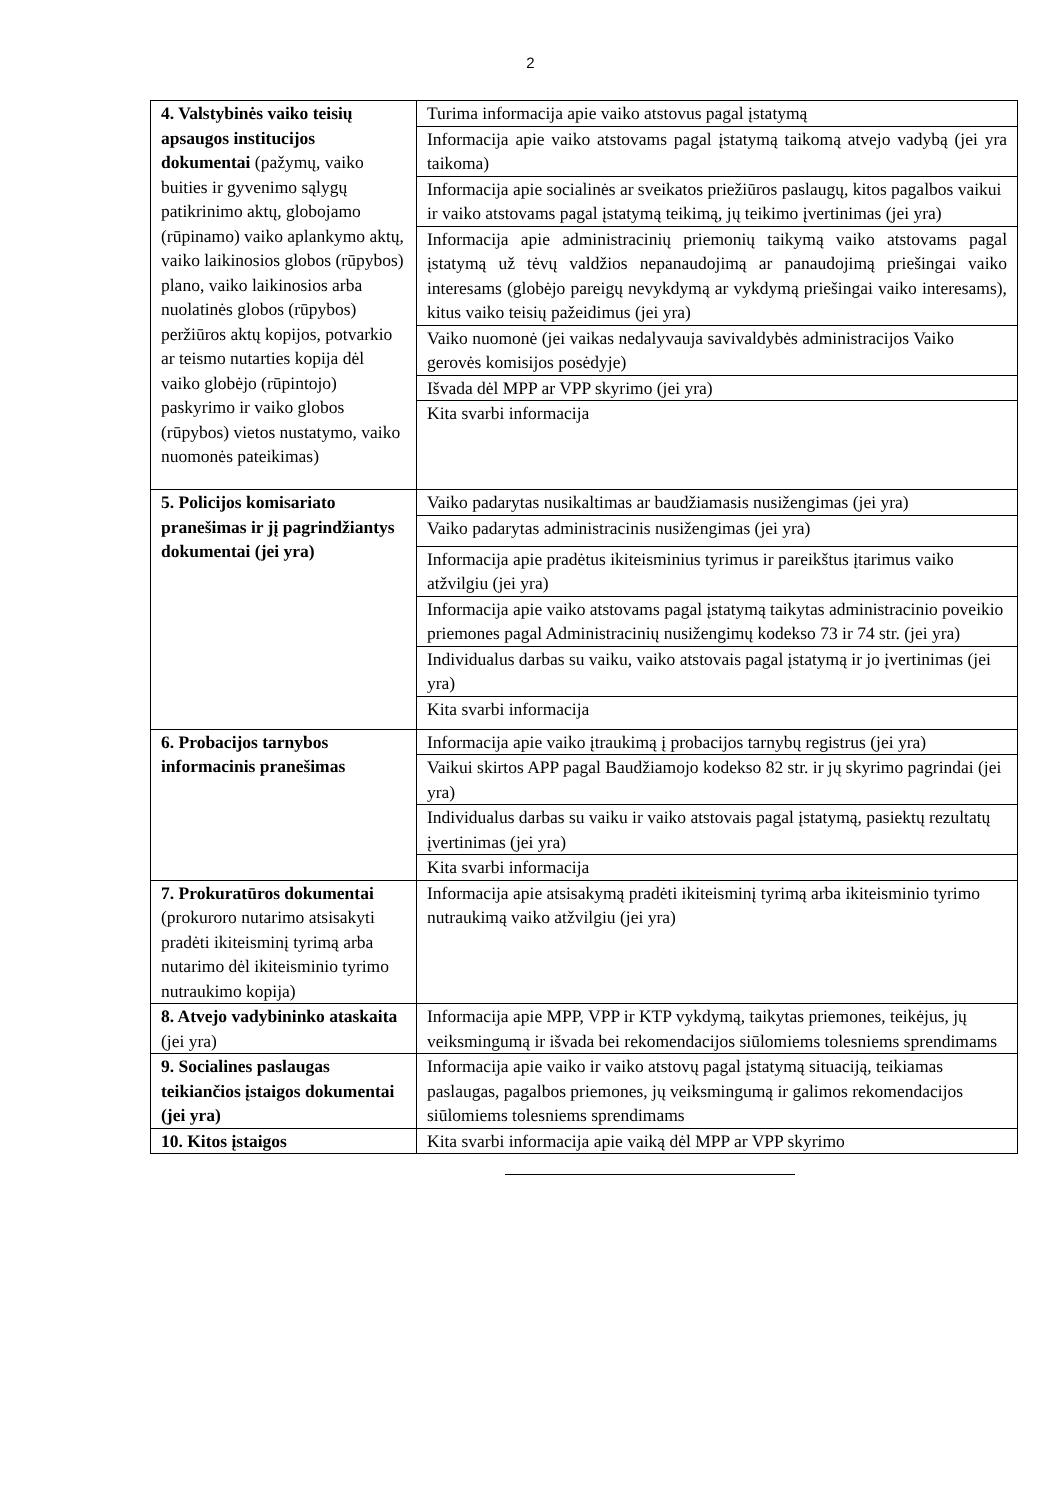2
| 4. Valstybinės vaiko teisių apsaugos institucijos dokumentai (pažymų, vaiko buities ir gyvenimo sąlygų patikrinimo aktų, globojamo (rūpinamo) vaiko aplankymo aktų, vaiko laikinosios globos (rūpybos) plano, vaiko laikinosios arba nuolatinės globos (rūpybos) peržiūros aktų kopijos, potvarkio ar teismo nutarties kopija dėl vaiko globėjo (rūpintojo) paskyrimo ir vaiko globos (rūpybos) vietos nustatymo, vaiko nuomonės pateikimas) | Turima informacija apie vaiko atstovus pagal įstatymą |
| | Informacija apie vaiko atstovams pagal įstatymą taikomą atvejo vadybą (jei yra taikoma) |
| | Informacija apie socialinės ar sveikatos priežiūros paslaugų, kitos pagalbos vaikui ir vaiko atstovams pagal įstatymą teikimą, jų teikimo įvertinimas (jei yra) |
| | Informacija apie administracinių priemonių taikymą vaiko atstovams pagal įstatymą už tėvų valdžios nepanaudojimą ar panaudojimą priešingai vaiko interesams (globėjo pareigų nevykdymą ar vykdymą priešingai vaiko interesams), kitus vaiko teisių pažeidimus (jei yra) |
| | Vaiko nuomonė (jei vaikas nedalyvauja savivaldybės administracijos Vaiko gerovės komisijos posėdyje) |
| | Išvada dėl MPP ar VPP skyrimo (jei yra) |
| | Kita svarbi informacija |
| 5. Policijos komisariato pranešimas ir jį pagrindžiantys dokumentai (jei yra) | Vaiko padarytas nusikaltimas ar baudžiamasis nusižengimas (jei yra) |
| | Vaiko padarytas administracinis nusižengimas (jei yra) |
| | Informacija apie pradėtus ikiteisminius tyrimus ir pareikštus įtarimus vaiko atžvilgiu (jei yra) |
| | Informacija apie vaiko atstovams pagal įstatymą taikytas administracinio poveikio priemones pagal Administracinių nusižengimų kodekso 73 ir 74 str. (jei yra) |
| | Individualus darbas su vaiku, vaiko atstovais pagal įstatymą ir jo įvertinimas (jei yra) |
| | Kita svarbi informacija |
| 6. Probacijos tarnybos informacinis pranešimas | Informacija apie vaiko įtraukimą į probacijos tarnybų registrus (jei yra) |
| | Vaikui skirtos APP pagal Baudžiamojo kodekso 82 str. ir jų skyrimo pagrindai (jei yra) |
| | Individualus darbas su vaiku ir vaiko atstovais pagal įstatymą, pasiektų rezultatų įvertinimas (jei yra) |
| | Kita svarbi informacija |
| 7. Prokuratūros dokumentai (prokuroro nutarimo atsisakyti pradėti ikiteisminį tyrimą arba nutarimo dėl ikiteisminio tyrimo nutraukimo kopija) | Informacija apie atsisakymą pradėti ikiteisminį tyrimą arba ikiteisminio tyrimo nutraukimą vaiko atžvilgiu (jei yra) |
| 8. Atvejo vadybininko ataskaita (jei yra) | Informacija apie MPP, VPP ir KTP vykdymą, taikytas priemones, teikėjus, jų veiksmingumą ir išvada bei rekomendacijos siūlomiems tolesniems sprendimams |
| 9. Socialines paslaugas teikiančios įstaigos dokumentai (jei yra) | Informacija apie vaiko ir vaiko atstovų pagal įstatymą situaciją, teikiamas paslaugas, pagalbos priemones, jų veiksmingumą ir galimos rekomendacijos siūlomiems tolesniems sprendimams |
| 10. Kitos įstaigos | Kita svarbi informacija apie vaiką dėl MPP ar VPP skyrimo |